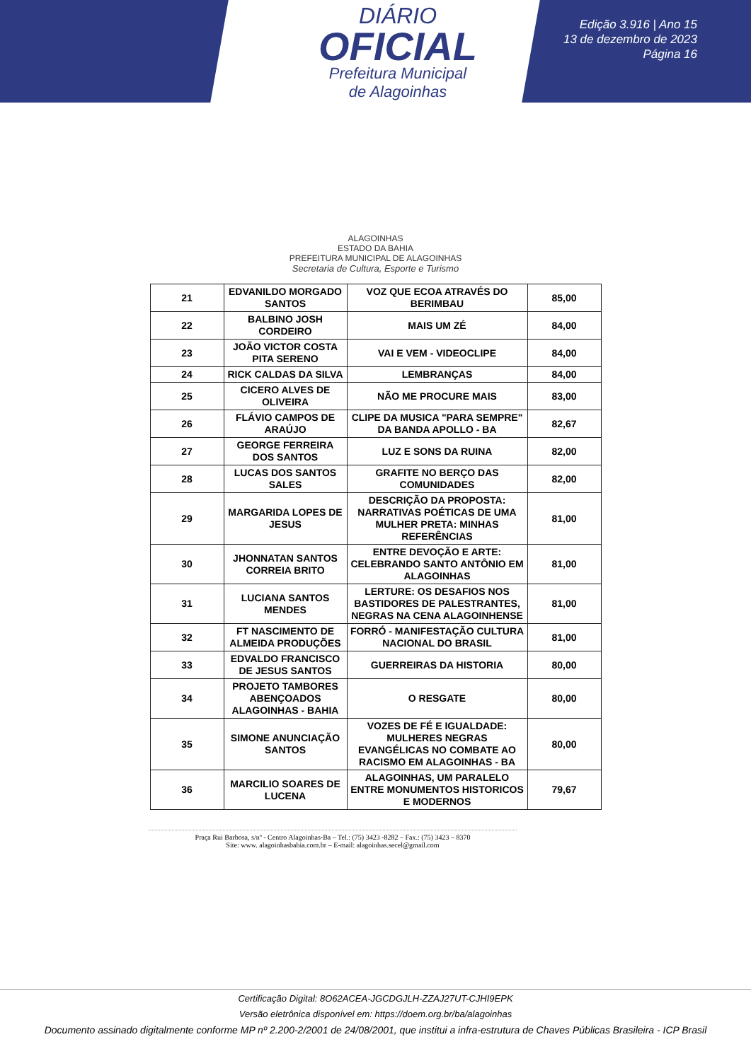DIÁRIO
OFICIAL
Prefeitura Municipal
de Alagoinhas
Edição 3.916 | Ano 15
13 de dezembro de 2023
Página 16
ALAGOINHAS
ESTADO DA BAHIA
PREFEITURA MUNICIPAL DE ALAGOINHAS
Secretaria de Cultura, Esporte e Turismo
| 21 | EDVANILDO MORGADO SANTOS | VOZ QUE ECOA ATRAVÉS DO BERIMBAU | 85,00 |
| 22 | BALBINO JOSH CORDEIRO | MAIS UM ZÉ | 84,00 |
| 23 | JOÃO VICTOR COSTA PITA SERENO | VAI E VEM - VIDEOCLIPE | 84,00 |
| 24 | RICK CALDAS DA SILVA | LEMBRANÇAS | 84,00 |
| 25 | CICERO ALVES DE OLIVEIRA | NÃO ME PROCURE MAIS | 83,00 |
| 26 | FLÁVIO CAMPOS DE ARAÚJO | CLIPE DA MUSICA "PARA SEMPRE" DA BANDA APOLLO - BA | 82,67 |
| 27 | GEORGE FERREIRA DOS SANTOS | LUZ E SONS DA RUINA | 82,00 |
| 28 | LUCAS DOS SANTOS SALES | GRAFITE NO BERÇO DAS COMUNIDADES | 82,00 |
| 29 | MARGARIDA LOPES DE JESUS | DESCRIÇÃO DA PROPOSTA: NARRATIVAS POÉTICAS DE UMA MULHER PRETA: MINHAS REFERÊNCIAS | 81,00 |
| 30 | JHONNATAN SANTOS CORREIA BRITO | ENTRE DEVOÇÃO E ARTE: CELEBRANDO SANTO ANTÔNIO EM ALAGOINHAS | 81,00 |
| 31 | LUCIANA SANTOS MENDES | LERTURE: OS DESAFIOS NOS BASTIDORES DE PALESTRANTES, NEGRAS NA CENA ALAGOINHENSE | 81,00 |
| 32 | FT NASCIMENTO DE ALMEIDA PRODUÇÕES | FORRÓ - MANIFESTAÇÃO CULTURA NACIONAL DO BRASIL | 81,00 |
| 33 | EDVALDO FRANCISCO DE JESUS SANTOS | GUERREIRAS DA HISTORIA | 80,00 |
| 34 | PROJETO TAMBORES ABENÇOADOS ALAGOINHAS - BAHIA | O RESGATE | 80,00 |
| 35 | SIMONE ANUNCIAÇÃO SANTOS | VOZES DE FÉ E IGUALDADE: MULHERES NEGRAS EVANGÉLICAS NO COMBATE AO RACISMO EM ALAGOINHAS - BA | 80,00 |
| 36 | MARCILIO SOARES DE LUCENA | ALAGOINHAS, UM PARALELO ENTRE MONUMENTOS HISTORICOS E MODERNOS | 79,67 |
Praça Rui Barbosa, s/nº - Centro Alagoinhas-Ba – Tel.: (75) 3423 -8282 – Fax.: (75) 3423 – 8370
Site: www. alagoinhasbahia.com.br – E-mail: alagoinhas.secel@gmail.com
Certificação Digital: 8O62ACEA-JGCDGJLH-ZZAJ27UT-CJHI9EPK
Versão eletrônica disponível em: https://doem.org.br/ba/alagoinhas
Documento assinado digitalmente conforme MP nº 2.200-2/2001 de 24/08/2001, que institui a infra-estrutura de Chaves Públicas Brasileira - ICP Brasil